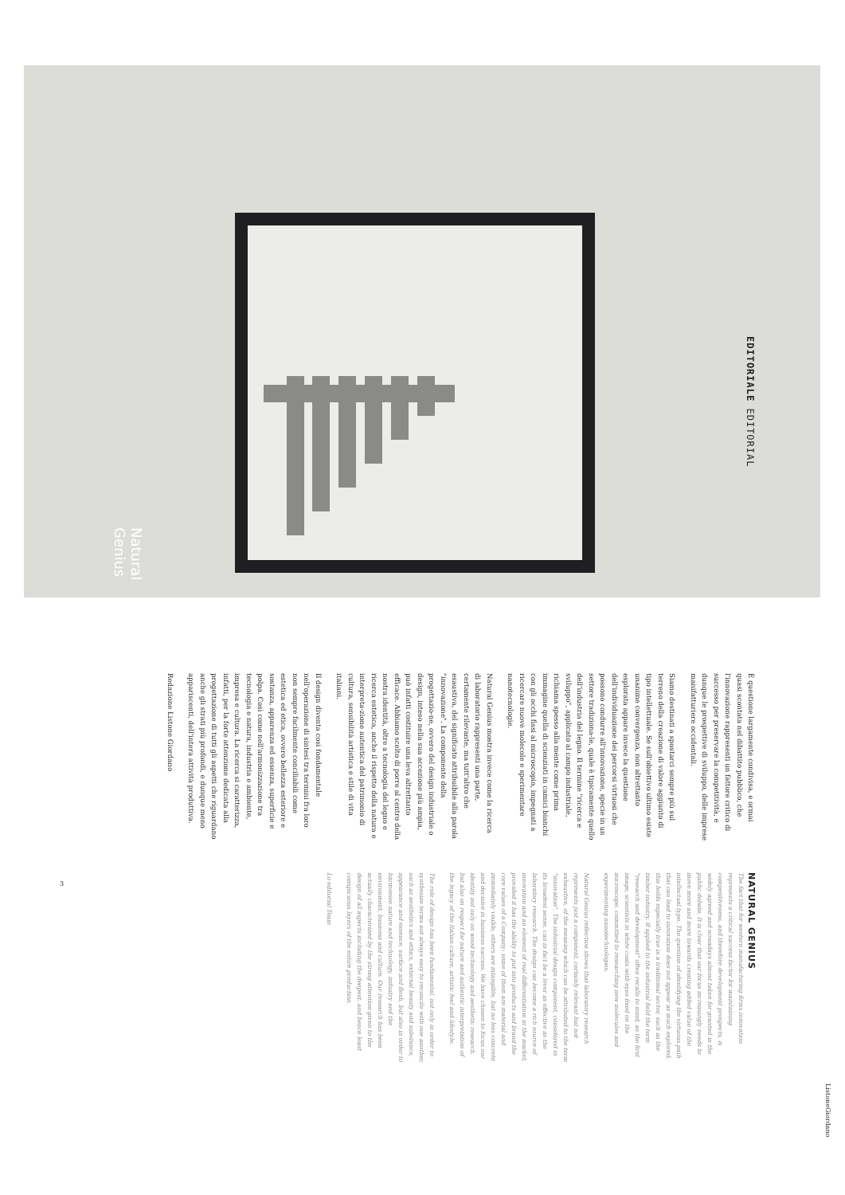EDITORIALE EDITORIAL
Natural Genius
È questione largamente condivisa, e ormai quasi scontata nel dibattito pubblico, che l'innovazione rappresenti un fattore critico di successo per preservare la competitività, e dunque le prospettive di sviluppo, delle imprese manifatturiere occidentali.
Siamo destinati a spostarci sempre più sul terreno della creazione di valore aggiunto di tipo intellettuale. Se sull'obiettivo ultimo esiste unanime convergenza, non altrettanto esplorata appare invece la questione dell'individuazione dei percorsi virtuosi che possono condurre all'innovazione, specie in un settore tradiziona-le, quale è tipicamente quello dell'industria del legno. Il termine "ricerca e sviluppo", applicato al campo industriale, richiama spesso alla mente come prima immagine quella di scienziati in camici bianchi con gli occhi fissi al microscopio, impegnati a ricercare nuove molecole e sperimentare nanotecnologie.
Natural Genius mostra invece come la ricerca di laboratorio rappresenti una parte, certamente rilevante, ma tutt'altro che esaustiva, del significato attribuibile alla parola "innovazione". La componente della progettazio-ne, ovvero del design industriale o design, inteso nella sua accezione più ampia, può infatti costituire una leva altrettanto efficace. Abbiamo scelto di porre al centro della nostra identità, oltre a tecnologia del legno e ricerca estetica, anche il rispetto della natura e interpreta-zione autentica del patrimonio di cultura, sensibilità artistica e stile di vita italiani.
Il design diventa così fondamentale nell'operazione di sintesi tra termini fra loro non sempre facilmente conciliabili come estetica ed etica, ovvero bellezza esteriore e sostanza, apparenza ed essenza, superficie e polpa. Così come nell'armonizzazione tra tecnologia e natura, industria e ambiente, impresa e cultura. La ricerca si caratterizza, infatti, per la forte attenzione dedicata alla progettazione di tutti gli aspetti che riguardano anche gli strati più profondi, e dunque meno appariscenti, dell'intera attività produttiva.
Redazione Listone Giordano
NATURAL GENIUS
The fact that for western manufacturing firms innovation represents a critical success factor for maintaining competitiveness, and therefore development prospects, is widely agreed and nowadays almost taken for granted in the public debate. It is clear that our focus increasingly needs to move more and more towards creating added value of the intellectual type. The question of identifying the virtuous path that can lead to innovation does not appear as much explored; this holds especially true in a traditional sector, such as the timber industry. If applied to the industrial field the term "research and development" often recalls to mind, as the first image, scientists in white coats with eyes fixed on the microscope, committed to researching new molecules and experimenting nanotechnologies.
Natural Genius reflection shows that laboratory research represents just a component, certainly relevant but not exhaustive, of the meaning which can be attributed to the term "innovation". The industrial design component, considered in its broadest sense, can in fact be a lever as effective as the laboratory research. The design can become a rich source of innovation and an element of real differentiation in the market, provided it has the ability to put into products and brand the core values of a Company: some of them are material and immediately visible, others are intangible, but no less concrete and decisive in business success. We have chosen to focus our identity not only on wood technology and aesthetic research, but also on respect for nature and authentic interpretation of the legacy of the Italian culture, artistic feel and lifestyle.
The role of design has been fundamental, not only in order to synthesize terms not always easy to reconcile with one another, such as aesthetics and ethics, external beauty and substance, appearance and essence, surface and flesh, but also in order to harmonize nature and technology, industry and the environment, business and culture. Our research has been actually characterized by the strong attention given to the design of all aspects including the deepest, and hence least conspicuous layers of the entire production.
Lo editorial Team
3
ListoneGiordano